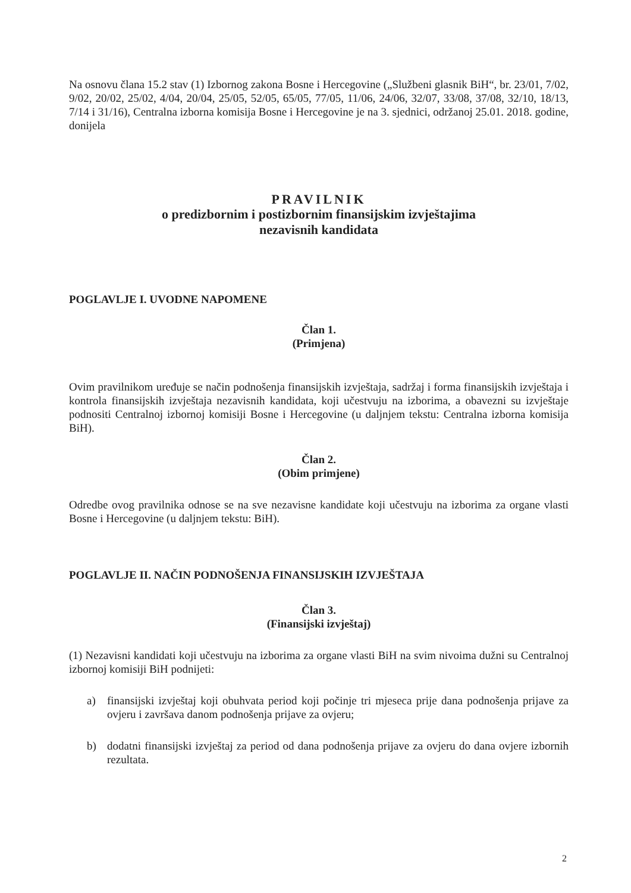Na osnovu člana 15.2 stav (1) Izbornog zakona Bosne i Hercegovine („Službeni glasnik BiH“, br. 23/01, 7/02, 9/02, 20/02, 25/02, 4/04, 20/04, 25/05, 52/05, 65/05, 77/05, 11/06, 24/06, 32/07, 33/08, 37/08, 32/10, 18/13, 7/14 i 31/16), Centralna izborna komisija Bosne i Hercegovine je na 3. sjednici, održanoj 25.01. 2018. godine, donijela
PRAVILNIK
o predizbornim i postizbornim finansijskim izvještajima
nezavisnih kandidata
POGLAVLJE I. UVODNE NAPOMENE
Član 1.
(Primjena)
Ovim pravilnikom uređuje se način podnošenja finansijskih izvještaja, sadržaj i forma finansijskih izvještaja i kontrola finansijskih izvještaja nezavisnih kandidata, koji učestvuju na izborima, a obavezni su izvještaje podnositi Centralnoj izbornoj komisiji Bosne i Hercegovine (u daljnjem tekstu: Centralna izborna komisija BiH).
Član 2.
(Obim primjene)
Odredbe ovog pravilnika odnose se na sve nezavisne kandidate koji učestvuju na izborima za organe vlasti Bosne i Hercegovine (u daljnjem tekstu: BiH).
POGLAVLJE II. NAČIN PODNOŠENJA FINANSIJSKIH IZVJEŠTAJA
Član 3.
(Finansijski izvještaj)
(1) Nezavisni kandidati koji učestvuju na izborima za organe vlasti BiH na svim nivoima dužni su Centralnoj izbornoj komisiji BiH podnijeti:
a) finansijski izvještaj koji obuhvata period koji počinje tri mjeseca prije dana podnošenja prijave za ovjeru i završava danom podnošenja prijave za ovjeru;
b) dodatni finansijski izvještaj za period od dana podnošenja prijave za ovjeru do dana ovjere izbornih rezultata.
2